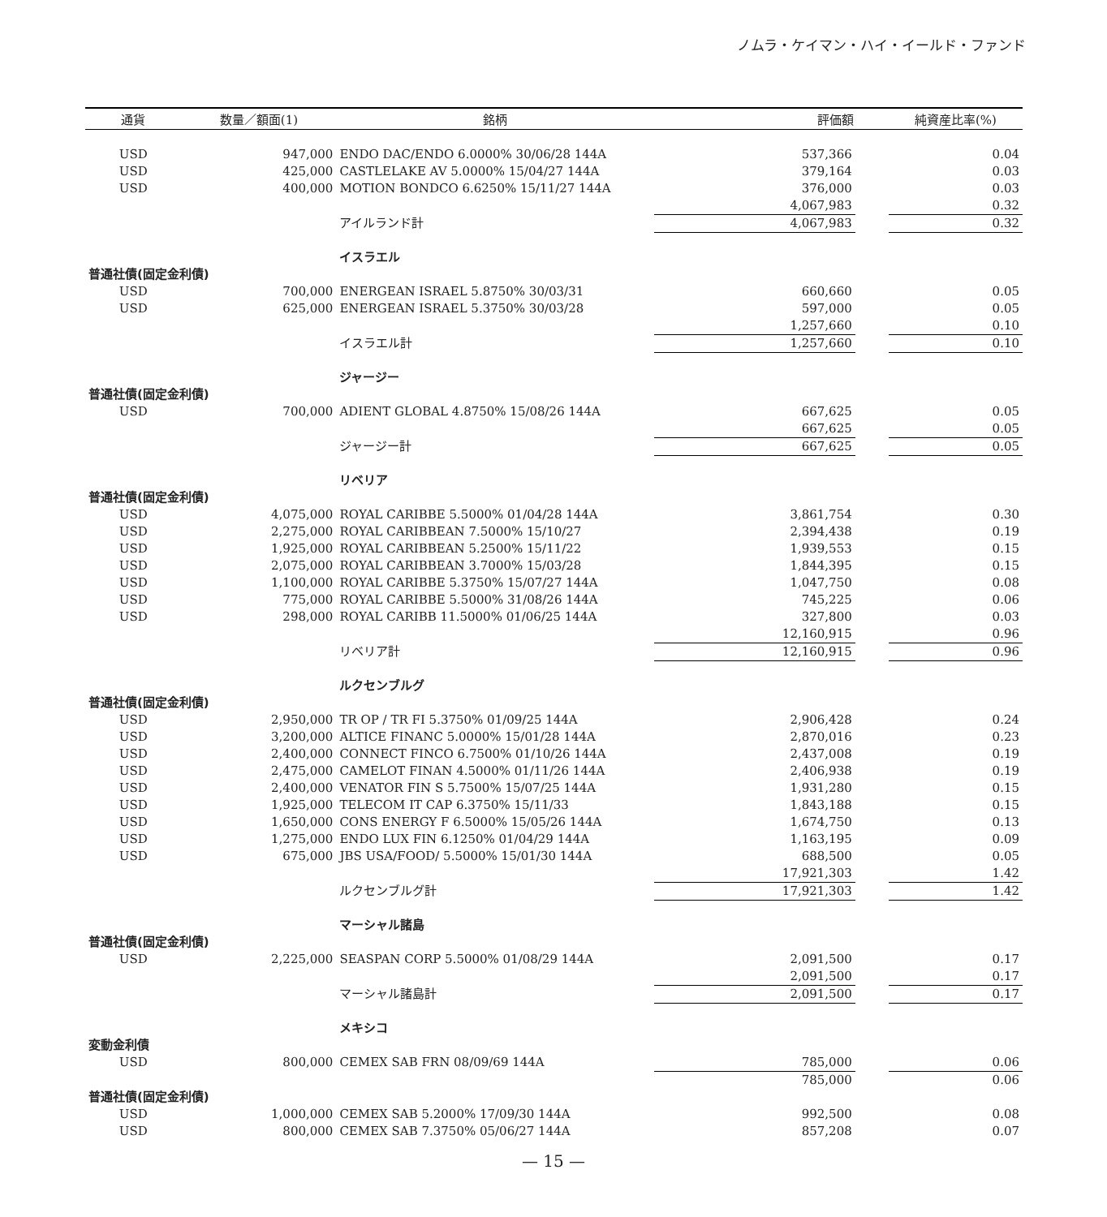ノムラ・ケイマン・ハイ・イールド・ファンド
| 通貨 | 数量／額面(1) | 銘柄 | 評価額 | | 純資産比率(%) |
| --- | --- | --- | --- | --- | --- |
| USD | 947,000 | ENDO DAC/ENDO 6.0000% 30/06/28 144A | 537,366 | | 0.04 |
| USD | 425,000 | CASTLELAKE AV 5.0000% 15/04/27 144A | 379,164 | | 0.03 |
| USD | 400,000 | MOTION BONDCO 6.6250% 15/11/27 144A | 376,000 | | 0.03 |
| | | | 4,067,983 | | 0.32 |
| | | アイルランド計 | 4,067,983 | | 0.32 |
| | | イスラエル | | | |
| 普通社債(固定金利債) | | | | | |
| USD | 700,000 | ENERGEAN ISRAEL 5.8750% 30/03/31 | 660,660 | | 0.05 |
| USD | 625,000 | ENERGEAN ISRAEL 5.3750% 30/03/28 | 597,000 | | 0.05 |
| | | | 1,257,660 | | 0.10 |
| | | イスラエル計 | 1,257,660 | | 0.10 |
| | | ジャージー | | | |
| 普通社債(固定金利債) | | | | | |
| USD | 700,000 | ADIENT GLOBAL 4.8750% 15/08/26 144A | 667,625 | | 0.05 |
| | | | 667,625 | | 0.05 |
| | | ジャージー計 | 667,625 | | 0.05 |
| | | リベリア | | | |
| 普通社債(固定金利債) | | | | | |
| USD | 4,075,000 | ROYAL CARIBBE 5.5000% 01/04/28 144A | 3,861,754 | | 0.30 |
| USD | 2,275,000 | ROYAL CARIBBEAN 7.5000% 15/10/27 | 2,394,438 | | 0.19 |
| USD | 1,925,000 | ROYAL CARIBBEAN 5.2500% 15/11/22 | 1,939,553 | | 0.15 |
| USD | 2,075,000 | ROYAL CARIBBEAN 3.7000% 15/03/28 | 1,844,395 | | 0.15 |
| USD | 1,100,000 | ROYAL CARIBBE 5.3750% 15/07/27 144A | 1,047,750 | | 0.08 |
| USD | 775,000 | ROYAL CARIBBE 5.5000% 31/08/26 144A | 745,225 | | 0.06 |
| USD | 298,000 | ROYAL CARIBB 11.5000% 01/06/25 144A | 327,800 | | 0.03 |
| | | | 12,160,915 | | 0.96 |
| | | リベリア計 | 12,160,915 | | 0.96 |
| | | ルクセンブルグ | | | |
| 普通社債(固定金利債) | | | | | |
| USD | 2,950,000 | TR OP / TR FI 5.3750% 01/09/25 144A | 2,906,428 | | 0.24 |
| USD | 3,200,000 | ALTICE FINANC 5.0000% 15/01/28 144A | 2,870,016 | | 0.23 |
| USD | 2,400,000 | CONNECT FINCO 6.7500% 01/10/26 144A | 2,437,008 | | 0.19 |
| USD | 2,475,000 | CAMELOT FINAN 4.5000% 01/11/26 144A | 2,406,938 | | 0.19 |
| USD | 2,400,000 | VENATOR FIN S 5.7500% 15/07/25 144A | 1,931,280 | | 0.15 |
| USD | 1,925,000 | TELECOM IT CAP 6.3750% 15/11/33 | 1,843,188 | | 0.15 |
| USD | 1,650,000 | CONS ENERGY F 6.5000% 15/05/26 144A | 1,674,750 | | 0.13 |
| USD | 1,275,000 | ENDO LUX FIN 6.1250% 01/04/29 144A | 1,163,195 | | 0.09 |
| USD | 675,000 | JBS USA/FOOD/ 5.5000% 15/01/30 144A | 688,500 | | 0.05 |
| | | | 17,921,303 | | 1.42 |
| | | ルクセンブルグ計 | 17,921,303 | | 1.42 |
| | | マーシャル諸島 | | | |
| 普通社債(固定金利債) | | | | | |
| USD | 2,225,000 | SEASPAN CORP 5.5000% 01/08/29 144A | 2,091,500 | | 0.17 |
| | | | 2,091,500 | | 0.17 |
| | | マーシャル諸島計 | 2,091,500 | | 0.17 |
| | | メキシコ | | | |
| 変動金利債 | | | | | |
| USD | 800,000 | CEMEX SAB FRN 08/09/69 144A | 785,000 | | 0.06 |
| | | | 785,000 | | 0.06 |
| 普通社債(固定金利債) | | | | | |
| USD | 1,000,000 | CEMEX SAB 5.2000% 17/09/30 144A | 992,500 | | 0.08 |
| USD | 800,000 | CEMEX SAB 7.3750% 05/06/27 144A | 857,208 | | 0.07 |
— 15 —